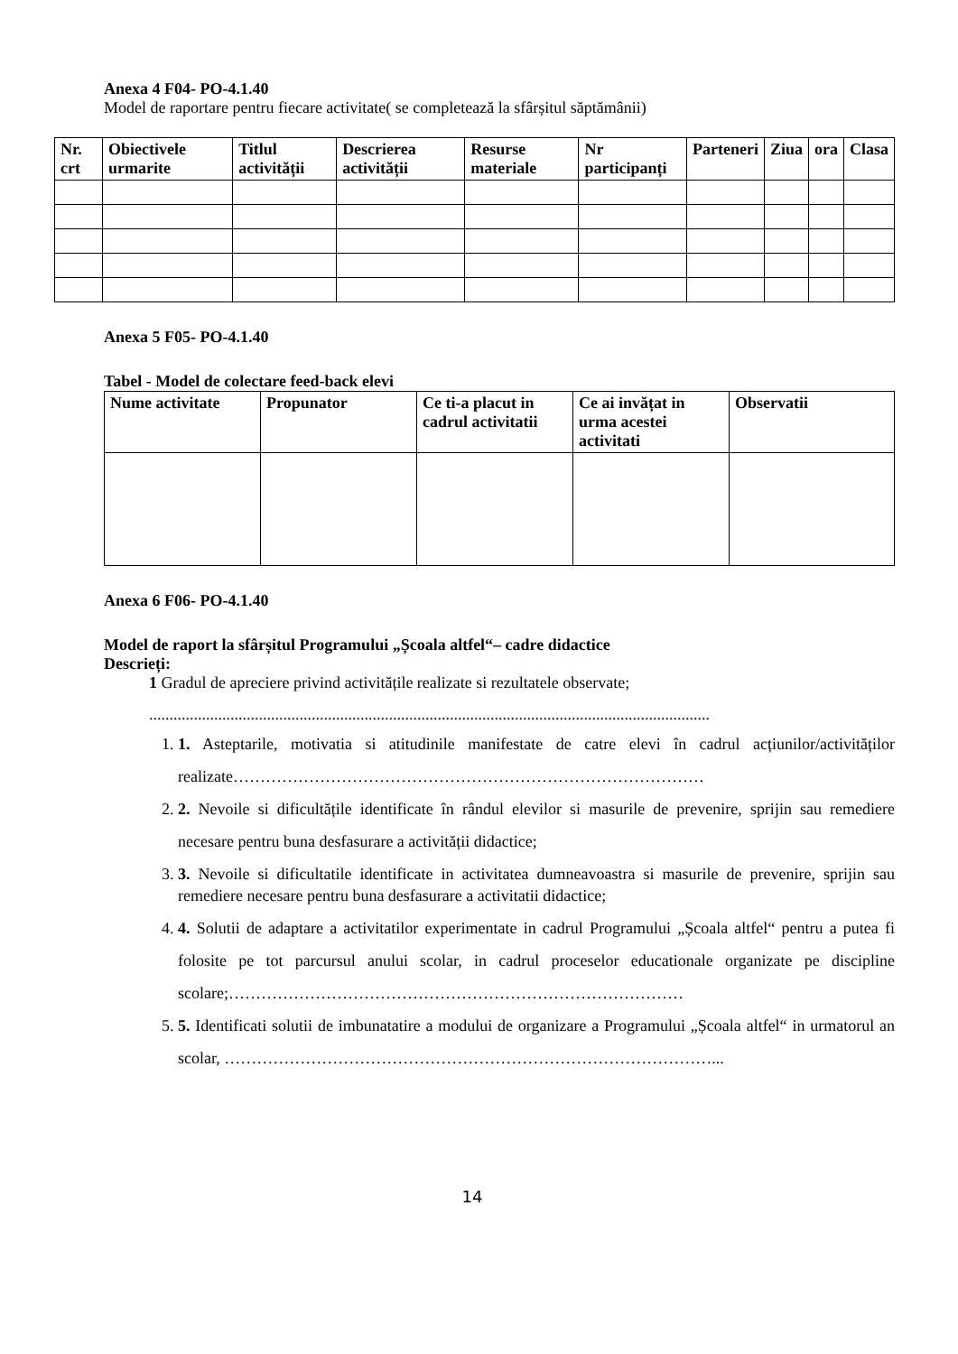Anexa 4 F04- PO-4.1.40
Model de raportare pentru fiecare activitate( se completează la sfârșitul săptămânii)
| Nr. crt | Obiectivele urmarite | Titlul activității | Descrierea activității | Resurse materiale | Nr participanți | Parteneri | Ziua | ora | Clasa |
| --- | --- | --- | --- | --- | --- | --- | --- | --- | --- |
Anexa 5 F05- PO-4.1.40
Tabel - Model de colectare feed-back elevi
| Nume activitate | Propunator | Ce ti-a placut in cadrul activitatii | Ce ai invățat in urma acestei activitati | Observatii |
| --- | --- | --- | --- | --- |
Anexa 6 F06- PO-4.1.40
Model de raport la sfârșitul Programului „Școala altfel“– cadre didactice
Descrieți:
1 Gradul de apreciere privind activitățile realizate si rezultatele observate;
..........................................................................................................................................
1. 1. Asteptarile, motivatia si atitudinile manifestate de catre elevi în cadrul acțiunilor/activităților realizate……………………………………………………………………………
2. 2. Nevoile si dificultățile identificate în rândul elevilor si masurile de prevenire, sprijin sau remediere necesare pentru buna desfasurare a activității didactice;
3. 3. Nevoile si dificultatile identificate in activitatea dumneavoastra si masurile de prevenire, sprijin sau remediere necesare pentru buna desfasurare a activitatii didactice;
4. 4. Solutii de adaptare a activitatilor experimentate in cadrul Programului „Școala altfel“ pentru a putea fi folosite pe tot parcursul anului scolar, in cadrul proceselor educationale organizate pe discipline scolare;…………………………………………………………………………
5. 5. Identificati solutii de imbunatatire a modului de organizare a Programului „Școala altfel“ in urmatorul an scolar, ………………………………………………………………………………...
14